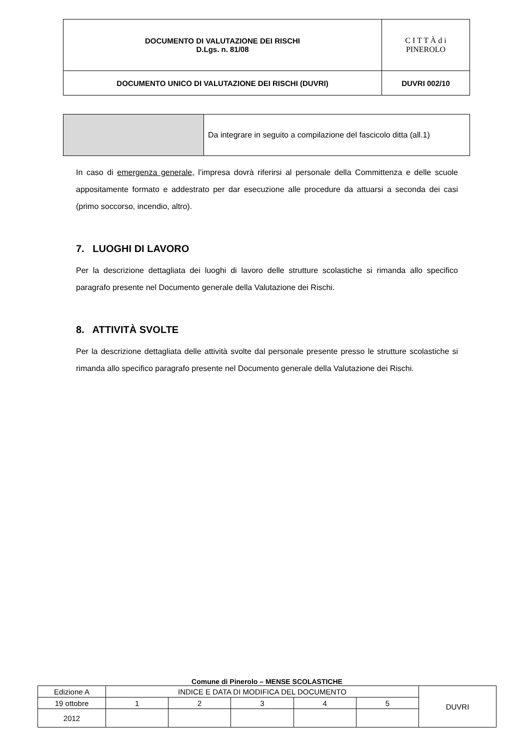| DOCUMENTO DI VALUTAZIONE DEI RISCHI D.Lgs. n. 81/08 | C I T T À d i PINEROLO |
| DOCUMENTO UNICO DI VALUTAZIONE DEI RISCHI (DUVRI) | DUVRI 002/10 |
| | Da integrare in seguito a compilazione del fascicolo ditta (all.1) |
In caso di emergenza generale, l’impresa dovrà riferirsi al personale della Committenza e delle scuole appositamente formato e addestrato per dar esecuzione alle procedure da attuarsi a seconda dei casi (primo soccorso, incendio, altro).
7. LUOGHI DI LAVORO
Per la descrizione dettagliata dei luoghi di lavoro delle strutture scolastiche si rimanda allo specifico paragrafo presente nel Documento generale della Valutazione dei Rischi.
8. ATTIVITÀ SVOLTE
Per la descrizione dettagliata delle attività svolte dal personale presente presso le strutture scolastiche si rimanda allo specifico paragrafo presente nel Documento generale della Valutazione dei Rischi.
Comune di Pinerolo – MENSE SCOLASTICHE
| Edizione A | INDICE E DATA DI MODIFICA DEL DOCUMENTO | | | | | DUVRI |
| 19 ottobre | 1 | 2 | 3 | 4 | 5 | |
| 2012 | | | | | | |